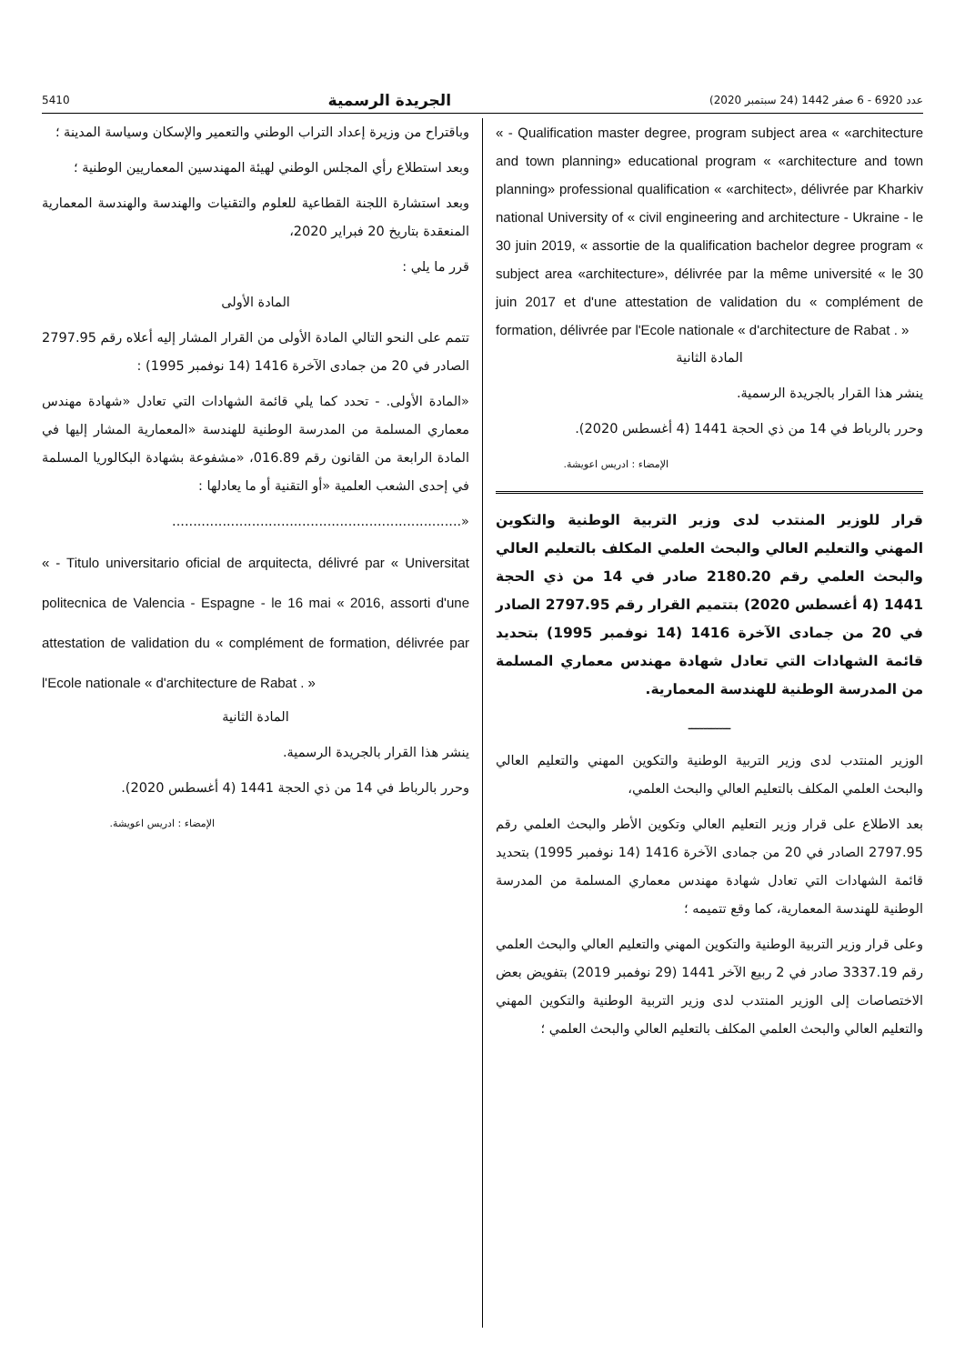5410 الجريدة الرسمية عدد 6920 - 6 صفر 1442 (24 سبتمبر 2020)
« - Qualification master degree, program subject area « «architecture and town planning» educational program « «architecture and town planning» professional qualification « «architect», délivrée par Kharkiv national University of « civil engineering and architecture - Ukraine - le 30 juin 2019, « assortie de la qualification bachelor degree program « subject area «architecture», délivrée par la même université « le 30 juin 2017 et d'une attestation de validation du « complément de formation, délivrée par l'Ecole nationale « d'architecture de Rabat . »
المادة الثانية
ينشر هذا القرار بالجريدة الرسمية.
وحرر بالرباط في 14 من ذي الحجة 1441 (4 أغسطس 2020).
الإمضاء : ادريس اعويشة.
قرار للوزير المنتدب لدى وزير التربية الوطنية والتكوين المهني والتعليم العالي والبحث العلمي المكلف بالتعليم العالي والبحث العلمي رقم 2180.20 صادر في 14 من ذي الحجة 1441 (4 أغسطس 2020) بتتميم القرار رقم 2797.95 الصادر في 20 من جمادى الآخرة 1416 (14 نوفمبر 1995) بتحديد قائمة الشهادات التي تعادل شهادة مهندس معماري المسلمة من المدرسة الوطنية للهندسة المعمارية.
ـــــــــــ
الوزير المنتدب لدى وزير التربية الوطنية والتكوين المهني والتعليم العالي والبحث العلمي المكلف بالتعليم العالي والبحث العلمي،
بعد الاطلاع على قرار وزير التعليم العالي وتكوين الأطر والبحث العلمي رقم 2797.95 الصادر في 20 من جمادى الآخرة 1416 (14 نوفمبر 1995) بتحديد قائمة الشهادات التي تعادل شهادة مهندس معماري المسلمة من المدرسة الوطنية للهندسة المعمارية، كما وقع تتميمه ؛
وعلى قرار وزير التربية الوطنية والتكوين المهني والتعليم العالي والبحث العلمي رقم 3337.19 صادر في 2 ربيع الآخر 1441 (29 نوفمبر 2019) بتفويض بعض الاختصاصات إلى الوزير المنتدب لدى وزير التربية الوطنية والتكوين المهني والتعليم العالي والبحث العلمي المكلف بالتعليم العالي والبحث العلمي ؛
وباقتراح من وزيرة إعداد التراب الوطني والتعمير والإسكان وسياسة المدينة ؛
وبعد استطلاع رأي المجلس الوطني لهيئة المهندسين المعماريين الوطنية ؛
وبعد استشارة اللجنة القطاعية للعلوم والتقنيات والهندسة والهندسة المعمارية المنعقدة بتاريخ 20 فبراير 2020،
قرر ما يلي :
المادة الأولى
تتمم على النحو التالي المادة الأولى من القرار المشار إليه أعلاه رقم 2797.95 الصادر في 20 من جمادى الآخرة 1416 (14 نوفمبر 1995) :
«المادة الأولى. - تحدد كما يلي قائمة الشهادات التي تعادل «شهادة مهندس معماري المسلمة من المدرسة الوطنية للهندسة «المعمارية المشار إليها في المادة الرابعة من القانون رقم 016.89، «مشفوعة بشهادة البكالوريا المسلمة في إحدى الشعب العلمية «أو التقنية أو ما يعادلها :
«.....................................................................
« - Titulo universitario oficial de arquitecta, délivré par « Universitat politecnica de Valencia - Espagne - le 16 mai « 2016, assorti d'une attestation de validation du « complément de formation, délivrée par l'Ecole nationale « d'architecture de Rabat . »
المادة الثانية
ينشر هذا القرار بالجريدة الرسمية.
وحرر بالرباط في 14 من ذي الحجة 1441 (4 أغسطس 2020).
الإمضاء : ادريس اعويشة.